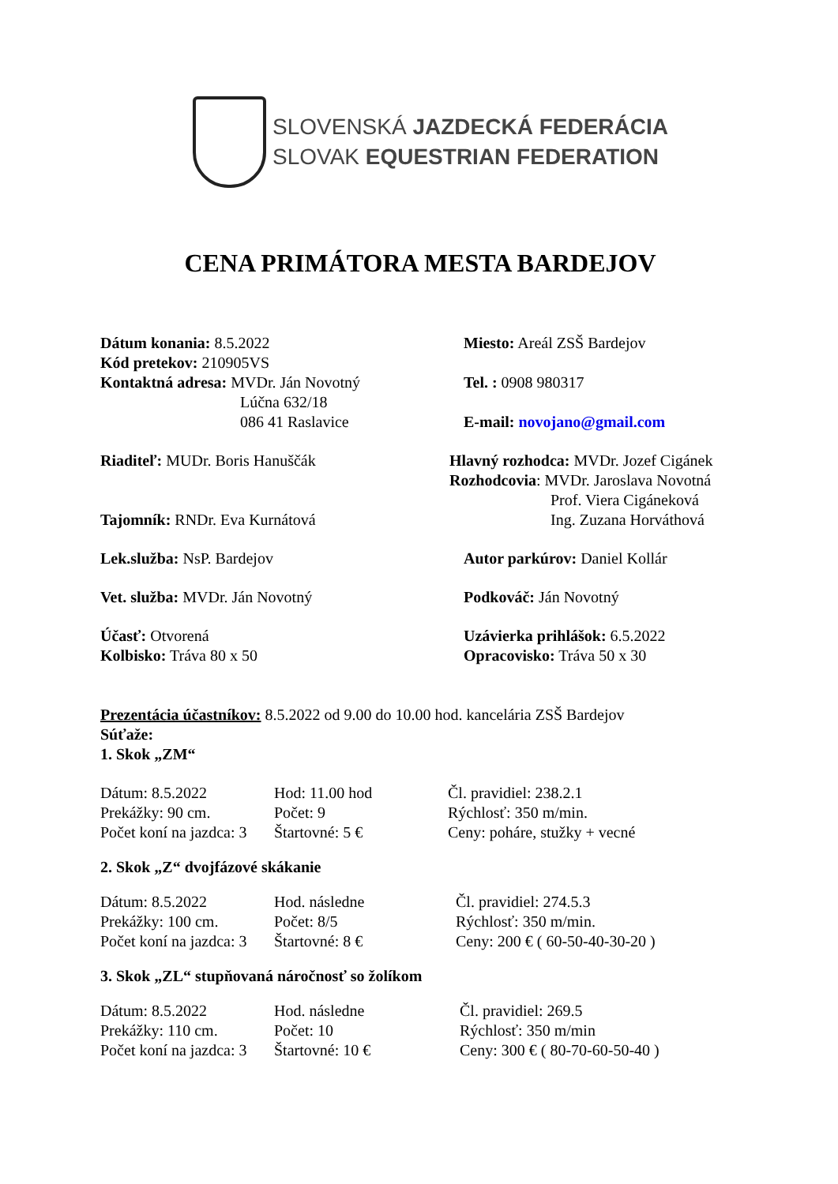SLOVENSKÁ JAZDECKÁ FEDERÁCIA
SLOVAK EQUESTRIAN FEDERATION
CENA PRIMÁTORA MESTA BARDEJOV
Dátum konania: 8.5.2022
Kód pretekov: 210905VS
Kontaktná adresa: MVDr. Ján Novotný
Lúčna 632/18
086 41 Raslavice
Miesto: Areál ZSŠ Bardejov
Tel. : 0908 980317
E-mail: novojano@gmail.com
Riaditeľ: MUDr. Boris Hanuščák
Tajomník: RNDr. Eva Kurnátová
Hlavný rozhodca: MVDr. Jozef Cigánek
Rozhodcovia: MVDr. Jaroslava Novotná
Prof. Viera Cigáneková
Ing. Zuzana Horváthová
Lek.služba: NsP. Bardejov Autor parkúrov: Daniel Kollár
Vet. služba: MVDr. Ján Novotný Podkováč: Ján Novotný
Účasť: Otvorená
Kolbisko: Tráva 80 x 50
Uzávierka prihlášok: 6.5.2022
Opracovisko: Tráva 50 x 30
Prezentácia účastníkov: 8.5.2022 od 9.00 do 10.00 hod. kancelária ZSŠ Bardejov
Súťaže:
1. Skok „ZM“
Dátum: 8.5.2022
Prekážky: 90 cm.
Počet koní na jazdca: 3
Hod: 11.00 hod
Počet: 9
Štartovné: 5 €
Čl. pravidiel: 238.2.1
Rýchlosť: 350 m/min.
Ceny: poháre, stužky + vecné
2. Skok „Z“ dvojfázové skákanie
Dátum: 8.5.2022
Prekážky: 100 cm.
Počet koní na jazdca: 3
Hod. následne
Počet: 8/5
Štartovné: 8 €
Čl. pravidiel: 274.5.3
Rýchlosť: 350 m/min.
Ceny: 200 € ( 60-50-40-30-20 )
3. Skok „ZL“ stupňovaná náročnosť so žolíkom
Dátum: 8.5.2022
Prekážky: 110 cm.
Počet koní na jazdca: 3
Hod. následne
Počet: 10
Štartovné: 10 €
Čl. pravidiel: 269.5
Rýchlosť: 350 m/min
Ceny: 300 € ( 80-70-60-50-40 )